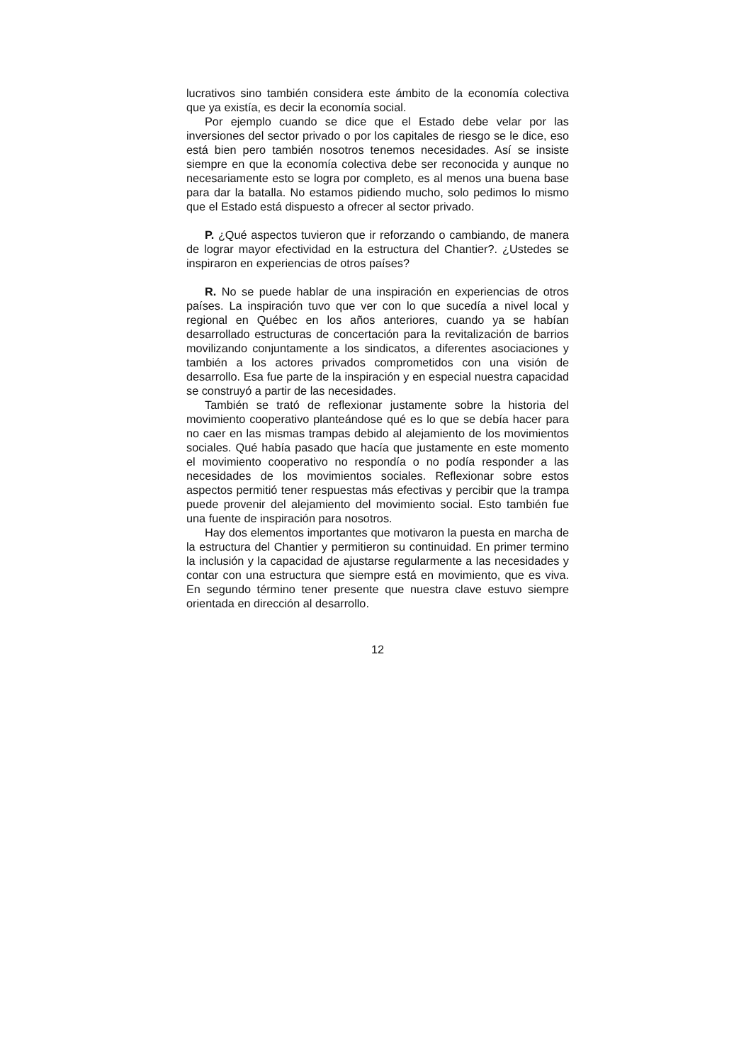lucrativos sino también considera este ámbito de la economía colectiva que ya existía, es decir la economía social.
Por ejemplo cuando se dice que el Estado debe velar por las inversiones del sector privado o por los capitales de riesgo se le dice, eso está bien pero también nosotros tenemos necesidades. Así se insiste siempre en que la economía colectiva debe ser reconocida y aunque no necesariamente esto se logra por completo, es al menos una buena base para dar la batalla. No estamos pidiendo mucho, solo pedimos lo mismo que el Estado está dispuesto a ofrecer al sector privado.
P. ¿Qué aspectos tuvieron que ir reforzando o cambiando, de manera de lograr mayor efectividad en la estructura del Chantier?. ¿Ustedes se inspiraron en experiencias de otros países?
R. No se puede hablar de una inspiración en experiencias de otros países. La inspiración tuvo que ver con lo que sucedía a nivel local y regional en Québec en los años anteriores, cuando ya se habían desarrollado estructuras de concertación para la revitalización de barrios movilizando conjuntamente a los sindicatos, a diferentes asociaciones y también a los actores privados comprometidos con una visión de desarrollo. Esa fue parte de la inspiración y en especial nuestra capacidad se construyó a partir de las necesidades.
También se trató de reflexionar justamente sobre la historia del movimiento cooperativo planteándose qué es lo que se debía hacer para no caer en las mismas trampas debido al alejamiento de los movimientos sociales. Qué había pasado que hacía que justamente en este momento el movimiento cooperativo no respondía o no podía responder a las necesidades de los movimientos sociales. Reflexionar sobre estos aspectos permitió tener respuestas más efectivas y percibir que la trampa puede provenir del alejamiento del movimiento social. Esto también fue una fuente de inspiración para nosotros.
Hay dos elementos importantes que motivaron la puesta en marcha de la estructura del Chantier y permitieron su continuidad. En primer termino la inclusión y la capacidad de ajustarse regularmente a las necesidades y contar con una estructura que siempre está en movimiento, que es viva. En segundo término tener presente que nuestra clave estuvo siempre orientada en dirección al desarrollo.
12